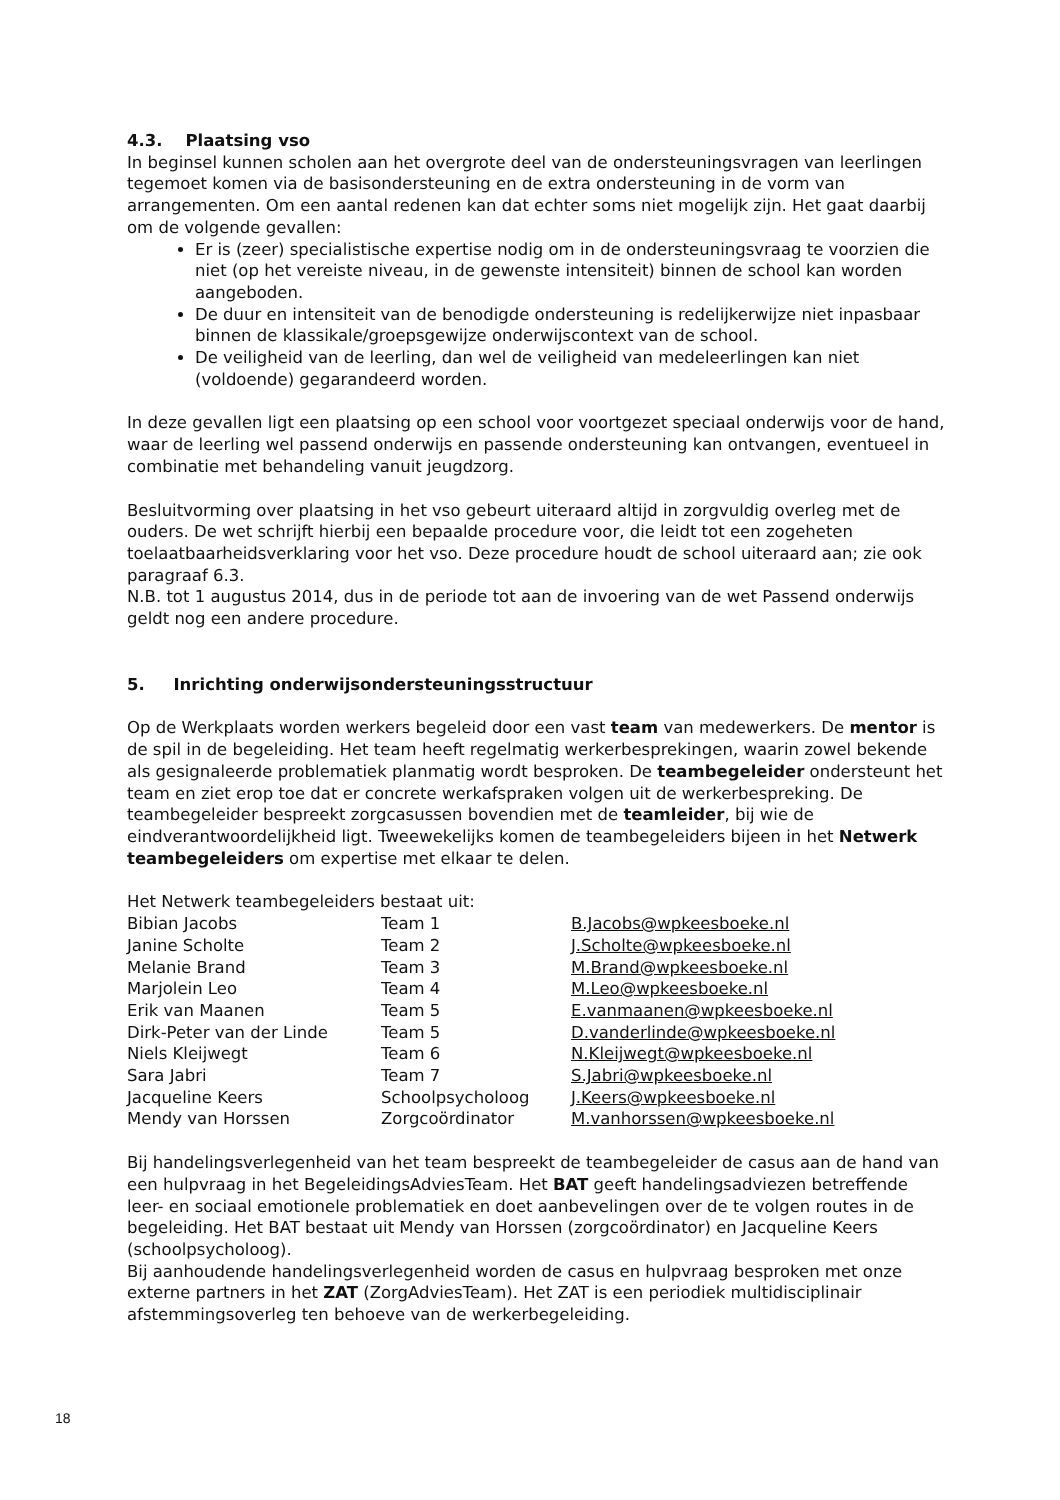4.3. Plaatsing vso
In beginsel kunnen scholen aan het overgrote deel van de ondersteuningsvragen van leerlingen tegemoet komen via de basisondersteuning en de extra ondersteuning in de vorm van arrangementen. Om een aantal redenen kan dat echter soms niet mogelijk zijn. Het gaat daarbij om de volgende gevallen:
Er is (zeer) specialistische expertise nodig om in de ondersteuningsvraag te voorzien die niet (op het vereiste niveau, in de gewenste intensiteit) binnen de school kan worden aangeboden.
De duur en intensiteit van de benodigde ondersteuning is redelijkerwijze niet inpasbaar binnen de klassikale/groepsgewijze onderwijscontext van de school.
De veiligheid van de leerling, dan wel de veiligheid van medeleerlingen kan niet (voldoende) gegarandeerd worden.
In deze gevallen ligt een plaatsing op een school voor voortgezet speciaal onderwijs voor de hand, waar de leerling wel passend onderwijs en passende ondersteuning kan ontvangen, eventueel in combinatie met behandeling vanuit jeugdzorg.
Besluitvorming over plaatsing in het vso gebeurt uiteraard altijd in zorgvuldig overleg met de ouders. De wet schrijft hierbij een bepaalde procedure voor, die leidt tot een zogeheten toelaatbaarheidsverklaring voor het vso. Deze procedure houdt de school uiteraard aan; zie ook paragraaf 6.3.
N.B. tot 1 augustus 2014, dus in de periode tot aan de invoering van de wet Passend onderwijs geldt nog een andere procedure.
5. Inrichting onderwijsondersteuningsstructuur
Op de Werkplaats worden werkers begeleid door een vast team van medewerkers. De mentor is de spil in de begeleiding. Het team heeft regelmatig werkerbesprekingen, waarin zowel bekende als gesignaleerde problematiek planmatig wordt besproken. De teambegeleider ondersteunt het team en ziet erop toe dat er concrete werkafspraken volgen uit de werkerbespreking. De teambegeleider bespreekt zorgcasussen bovendien met de teamleider, bij wie de eindverantwoordelijkheid ligt. Tweewekelijks komen de teambegeleiders bijeen in het Netwerk teambegeleiders om expertise met elkaar te delen.
Het Netwerk teambegeleiders bestaat uit:
| Bibian Jacobs | Team 1 | B.Jacobs@wpkeesboeke.nl |
| Janine Scholte | Team 2 | J.Scholte@wpkeesboeke.nl |
| Melanie Brand | Team 3 | M.Brand@wpkeesboeke.nl |
| Marjolein Leo | Team 4 | M.Leo@wpkeesboeke.nl |
| Erik van Maanen | Team 5 | E.vanmaanen@wpkeesboeke.nl |
| Dirk-Peter van der Linde | Team 5 | D.vanderlinde@wpkeesboeke.nl |
| Niels Kleijwegt | Team 6 | N.Kleijwegt@wpkeesboeke.nl |
| Sara Jabri | Team 7 | S.Jabri@wpkeesboeke.nl |
| Jacqueline Keers | Schoolpsycholoog | J.Keers@wpkeesboeke.nl |
| Mendy van Horssen | Zorgcoördinator | M.vanhorssen@wpkeesboeke.nl |
Bij handelingsverlegenheid van het team bespreekt de teambegeleider de casus aan de hand van een hulpvraag in het BegeleidingsAdviesTeam. Het BAT geeft handelingsadviezen betreffende leer- en sociaal emotionele problematiek en doet aanbevelingen over de te volgen routes in de begeleiding. Het BAT bestaat uit Mendy van Horssen (zorgcoördinator) en Jacqueline Keers (schoolpsycholoog).
Bij aanhoudende handelingsverlegenheid worden de casus en hulpvraag besproken met onze externe partners in het ZAT (ZorgAdviesTeam). Het ZAT is een periodiek multidisciplinair afstemmingsoverleg ten behoeve van de werkerbegeleiding.
18